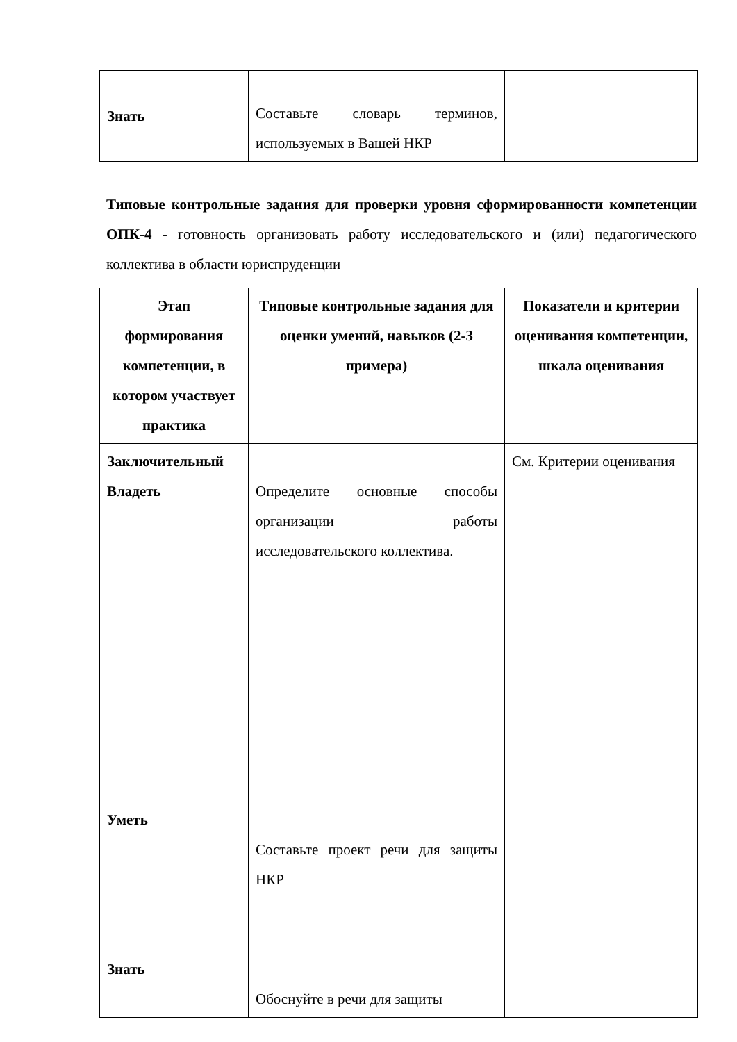| Знать | Составьте словарь терминов, используемых в Вашей НКР | |
Типовые контрольные задания для проверки уровня сформированности компетенции ОПК-4 - готовность организовать работу исследовательского и (или) педагогического коллектива в области юриспруденции
| Этап формирования компетенции, в котором участвует практика | Типовые контрольные задания для оценки умений, навыков (2-3 примера) | Показатели и критерии оценивания компетенции, шкала оценивания |
| --- | --- | --- |
| Заключительный Владеть Уметь Знать | Определите основные способы организации работы исследовательского коллектива. Составьте проект речи для защиты НКР Обоснуйте в речи для защиты | См. Критерии оценивания |